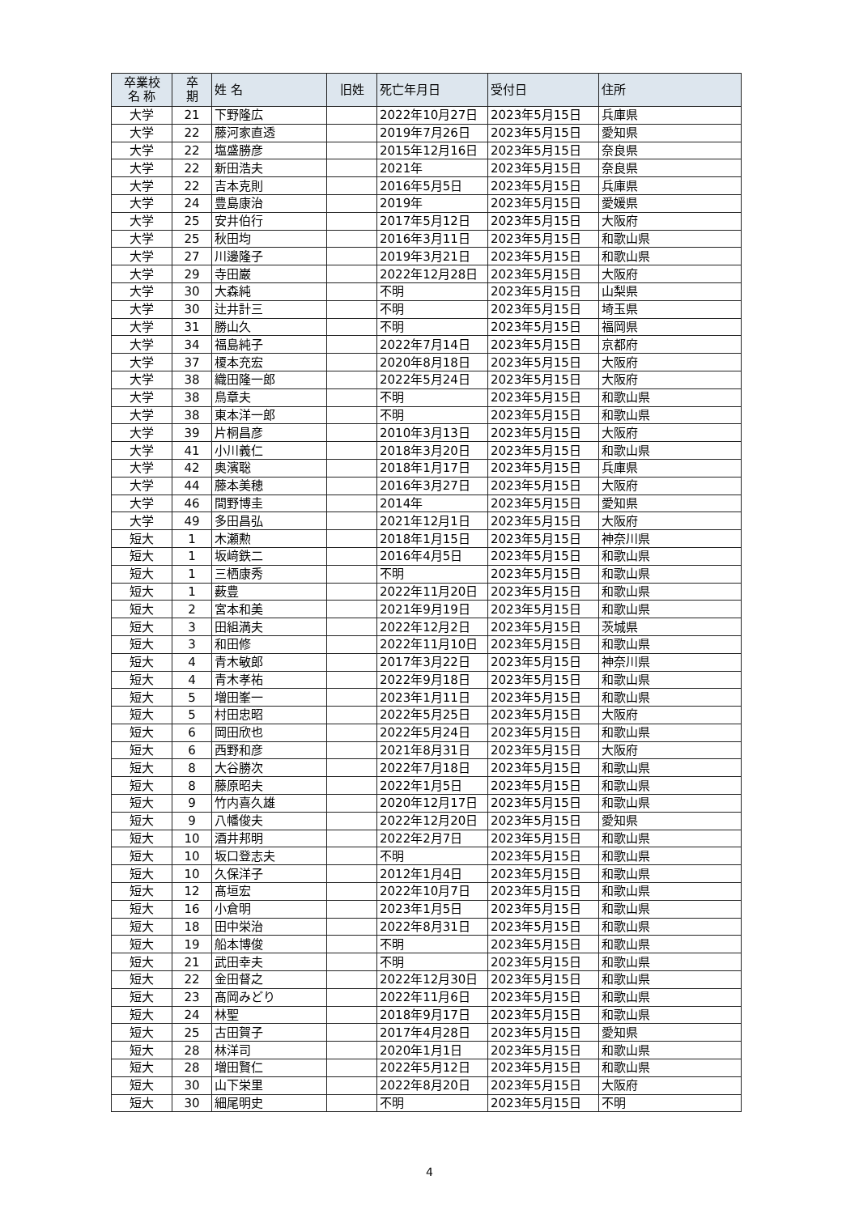| 卒業校 名 称 | 卒 期 | 姓 名 | 旧姓 | 死亡年月日 | 受付日 | 住所 |
| --- | --- | --- | --- | --- | --- | --- |
| 大学 | 21 | 下野隆広 | | 2022年10月27日 | 2023年5月15日 | 兵庫県 |
| 大学 | 22 | 藤河家直透 | | 2019年7月26日 | 2023年5月15日 | 愛知県 |
| 大学 | 22 | 塩盛勝彦 | | 2015年12月16日 | 2023年5月15日 | 奈良県 |
| 大学 | 22 | 新田浩夫 | | 2021年 | 2023年5月15日 | 奈良県 |
| 大学 | 22 | 吉本克則 | | 2016年5月5日 | 2023年5月15日 | 兵庫県 |
| 大学 | 24 | 豊島康治 | | 2019年 | 2023年5月15日 | 愛媛県 |
| 大学 | 25 | 安井伯行 | | 2017年5月12日 | 2023年5月15日 | 大阪府 |
| 大学 | 25 | 秋田均 | | 2016年3月11日 | 2023年5月15日 | 和歌山県 |
| 大学 | 27 | 川邊隆子 | | 2019年3月21日 | 2023年5月15日 | 和歌山県 |
| 大学 | 29 | 寺田巌 | | 2022年12月28日 | 2023年5月15日 | 大阪府 |
| 大学 | 30 | 大森純 | | 不明 | 2023年5月15日 | 山梨県 |
| 大学 | 30 | 辻井計三 | | 不明 | 2023年5月15日 | 埼玉県 |
| 大学 | 31 | 勝山久 | | 不明 | 2023年5月15日 | 福岡県 |
| 大学 | 34 | 福島純子 | | 2022年7月14日 | 2023年5月15日 | 京都府 |
| 大学 | 37 | 榎本充宏 | | 2020年8月18日 | 2023年5月15日 | 大阪府 |
| 大学 | 38 | 織田隆一郎 | | 2022年5月24日 | 2023年5月15日 | 大阪府 |
| 大学 | 38 | 鳥章夫 | | 不明 | 2023年5月15日 | 和歌山県 |
| 大学 | 38 | 東本洋一郎 | | 不明 | 2023年5月15日 | 和歌山県 |
| 大学 | 39 | 片桐昌彦 | | 2010年3月13日 | 2023年5月15日 | 大阪府 |
| 大学 | 41 | 小川義仁 | | 2018年3月20日 | 2023年5月15日 | 和歌山県 |
| 大学 | 42 | 奥濱聡 | | 2018年1月17日 | 2023年5月15日 | 兵庫県 |
| 大学 | 44 | 藤本美穂 | | 2016年3月27日 | 2023年5月15日 | 大阪府 |
| 大学 | 46 | 間野博圭 | | 2014年 | 2023年5月15日 | 愛知県 |
| 大学 | 49 | 多田昌弘 | | 2021年12月1日 | 2023年5月15日 | 大阪府 |
| 短大 | 1 | 木瀬勲 | | 2018年1月15日 | 2023年5月15日 | 神奈川県 |
| 短大 | 1 | 坂﨑鉄二 | | 2016年4月5日 | 2023年5月15日 | 和歌山県 |
| 短大 | 1 | 三栖康秀 | | 不明 | 2023年5月15日 | 和歌山県 |
| 短大 | 1 | 薮豊 | | 2022年11月20日 | 2023年5月15日 | 和歌山県 |
| 短大 | 2 | 宮本和美 | | 2021年9月19日 | 2023年5月15日 | 和歌山県 |
| 短大 | 3 | 田組満夫 | | 2022年12月2日 | 2023年5月15日 | 茨城県 |
| 短大 | 3 | 和田修 | | 2022年11月10日 | 2023年5月15日 | 和歌山県 |
| 短大 | 4 | 青木敏郎 | | 2017年3月22日 | 2023年5月15日 | 神奈川県 |
| 短大 | 4 | 青木孝祐 | | 2022年9月18日 | 2023年5月15日 | 和歌山県 |
| 短大 | 5 | 増田峯一 | | 2023年1月11日 | 2023年5月15日 | 和歌山県 |
| 短大 | 5 | 村田忠昭 | | 2022年5月25日 | 2023年5月15日 | 大阪府 |
| 短大 | 6 | 岡田欣也 | | 2022年5月24日 | 2023年5月15日 | 和歌山県 |
| 短大 | 6 | 西野和彦 | | 2021年8月31日 | 2023年5月15日 | 大阪府 |
| 短大 | 8 | 大谷勝次 | | 2022年7月18日 | 2023年5月15日 | 和歌山県 |
| 短大 | 8 | 藤原昭夫 | | 2022年1月5日 | 2023年5月15日 | 和歌山県 |
| 短大 | 9 | 竹内喜久雄 | | 2020年12月17日 | 2023年5月15日 | 和歌山県 |
| 短大 | 9 | 八幡俊夫 | | 2022年12月20日 | 2023年5月15日 | 愛知県 |
| 短大 | 10 | 酒井邦明 | | 2022年2月7日 | 2023年5月15日 | 和歌山県 |
| 短大 | 10 | 坂口登志夫 | | 不明 | 2023年5月15日 | 和歌山県 |
| 短大 | 10 | 久保洋子 | | 2012年1月4日 | 2023年5月15日 | 和歌山県 |
| 短大 | 12 | 髙垣宏 | | 2022年10月7日 | 2023年5月15日 | 和歌山県 |
| 短大 | 16 | 小倉明 | | 2023年1月5日 | 2023年5月15日 | 和歌山県 |
| 短大 | 18 | 田中栄治 | | 2022年8月31日 | 2023年5月15日 | 和歌山県 |
| 短大 | 19 | 船本博俊 | | 不明 | 2023年5月15日 | 和歌山県 |
| 短大 | 21 | 武田幸夫 | | 不明 | 2023年5月15日 | 和歌山県 |
| 短大 | 22 | 金田督之 | | 2022年12月30日 | 2023年5月15日 | 和歌山県 |
| 短大 | 23 | 髙岡みどり | | 2022年11月6日 | 2023年5月15日 | 和歌山県 |
| 短大 | 24 | 林聖 | | 2018年9月17日 | 2023年5月15日 | 和歌山県 |
| 短大 | 25 | 古田賀子 | | 2017年4月28日 | 2023年5月15日 | 愛知県 |
| 短大 | 28 | 林洋司 | | 2020年1月1日 | 2023年5月15日 | 和歌山県 |
| 短大 | 28 | 増田賢仁 | | 2022年5月12日 | 2023年5月15日 | 和歌山県 |
| 短大 | 30 | 山下栄里 | | 2022年8月20日 | 2023年5月15日 | 大阪府 |
| 短大 | 30 | 細尾明史 | | 不明 | 2023年5月15日 | 不明 |
4